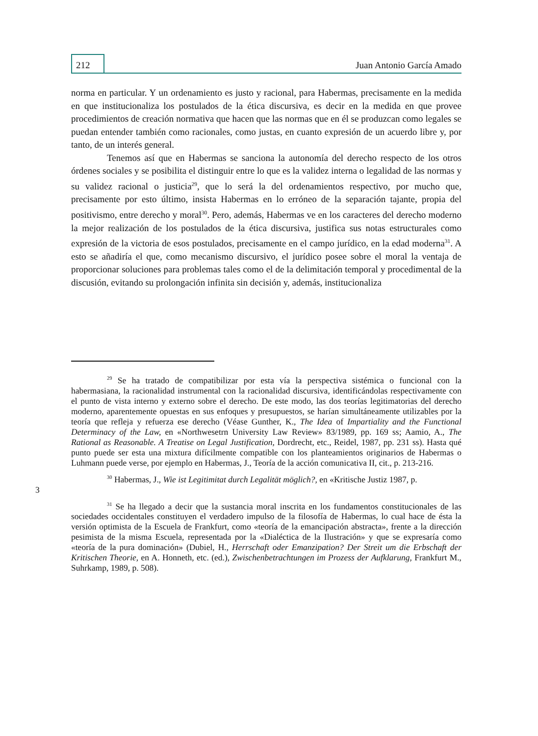212
Juan Antonio García Amado
norma en particular. Y un ordenamiento es justo y racional, para Habermas, precisamente en la medida en que institucionaliza los postulados de la ética discursiva, es decir en la medida en que provee procedimientos de creación normativa que hacen que las normas que en él se produzcan como legales se puedan entender también como racionales, como justas, en cuanto expresión de un acuerdo libre y, por tanto, de un interés general.
Tenemos así que en Habermas se sanciona la autonomía del derecho respecto de los otros órdenes sociales y se posibilita el distinguir entre lo que es la validez interna o legalidad de las normas y su validez racional o justicia<sup>29</sup>, que lo será la del ordenamientos respectivo, por mucho que, precisamente por esto último, insista Habermas en lo erróneo de la separación tajante, propia del positivismo, entre derecho y moral<sup>30</sup>. Pero, además, Habermas ve en los caracteres del derecho moderno la mejor realización de los postulados de la ética discursiva, justifica sus notas estructurales como expresión de la victoria de esos postulados, precisamente en el campo jurídico, en la edad moderna<sup>31</sup>. A esto se añadiría el que, como mecanismo discursivo, el jurídico posee sobre el moral la ventaja de proporcionar soluciones para problemas tales como el de la delimitación temporal y procedimental de la discusión, evitando su prolongación infinita sin decisión y, además, institucionaliza
<sup>29</sup> Se ha tratado de compatibilizar por esta vía la perspectiva sistémica o funcional con la habermasiana, la racionalidad instrumental con la racionalidad discursiva, identificándolas respectivamente con el punto de vista interno y externo sobre el derecho. De este modo, las dos teorías legitimatorias del derecho moderno, aparentemente opuestas en sus enfoques y presupuestos, se harían simultáneamente utilizables por la teoría que refleja y refuerza ese derecho (Véase Gunther, K., The Idea of Impartiality and the Functional Determinacy of the Law, en «Northwesetrn University Law Review» 83/1989, pp. 169 ss; Aamio, A., The Rational as Reasonable. A Treatise on Legal Justification, Dordrecht, etc., Reidel, 1987, pp. 231 ss). Hasta qué punto puede ser esta una mixtura difícilmente compatible con los planteamientos originarios de Habermas o Luhmann puede verse, por ejemplo en Habermas, J., Teoría de la acción comunicativa II, cit., p. 213-216.
<sup>30</sup> Habermas, J., Wie ist Legitimitat durch Legalität möglich?, en «Kritische Justiz 1987, p.
3
<sup>31</sup> Se ha llegado a decir que la sustancia moral inscrita en los fundamentos constitucionales de las sociedades occidentales constituyen el verdadero impulso de la filosofía de Habermas, lo cual hace de ésta la versión optimista de la Escuela de Frankfurt, como «teoría de la emancipación abstracta», frente a la dirección pesimista de la misma Escuela, representada por la «Dialéctica de la Ilustración» y que se expresaría como «teoría de la pura dominación» (Dubiel, H., Herrschaft oder Emanzipation? Der Streit um die Erbschaft der Kritischen Theorie, en A. Honneth, etc. (ed.), Zwischenbetrachtungen im Prozess der Aufklarung, Frankfurt M., Suhrkamp, 1989, p. 508).